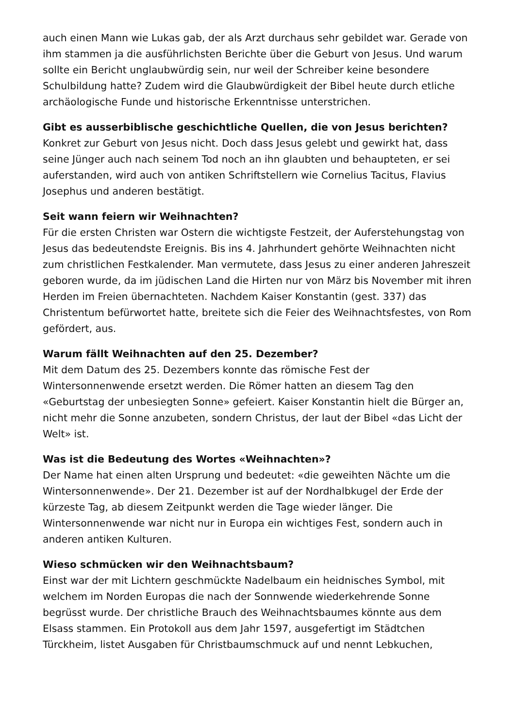auch einen Mann wie Lukas gab, der als Arzt durchaus sehr gebildet war. Gerade von ihm stammen ja die ausführlichsten Berichte über die Geburt von Jesus. Und warum sollte ein Bericht unglaubwürdig sein, nur weil der Schreiber keine besondere Schulbildung hatte? Zudem wird die Glaubwürdigkeit der Bibel heute durch etliche archäologische Funde und historische Erkenntnisse unterstrichen.
Gibt es ausserbiblische geschichtliche Quellen, die von Jesus berichten?
Konkret zur Geburt von Jesus nicht. Doch dass Jesus gelebt und gewirkt hat, dass seine Jünger auch nach seinem Tod noch an ihn glaubten und behaupteten, er sei auferstanden, wird auch von antiken Schriftstellern wie Cornelius Tacitus, Flavius Josephus und anderen bestätigt.
Seit wann feiern wir Weihnachten?
Für die ersten Christen war Ostern die wichtigste Festzeit, der Auferstehungstag von Jesus das bedeutendste Ereignis. Bis ins 4. Jahrhundert gehörte Weihnachten nicht zum christlichen Festkalender. Man vermutete, dass Jesus zu einer anderen Jahreszeit geboren wurde, da im jüdischen Land die Hirten nur von März bis November mit ihren Herden im Freien übernachteten. Nachdem Kaiser Konstantin (gest. 337) das Christentum befürwortet hatte, breitete sich die Feier des Weihnachtsfestes, von Rom gefördert, aus.
Warum fällt Weihnachten auf den 25. Dezember?
Mit dem Datum des 25. Dezembers konnte das römische Fest der Wintersonnenwende ersetzt werden. Die Römer hatten an diesem Tag den «Geburtstag der unbesiegten Sonne» gefeiert. Kaiser Konstantin hielt die Bürger an, nicht mehr die Sonne anzubeten, sondern Christus, der laut der Bibel «das Licht der Welt» ist.
Was ist die Bedeutung des Wortes «Weihnachten»?
Der Name hat einen alten Ursprung und bedeutet: «die geweihten Nächte um die Wintersonnenwende». Der 21. Dezember ist auf der Nordhalbkugel der Erde der kürzeste Tag, ab diesem Zeitpunkt werden die Tage wieder länger. Die Wintersonnenwende war nicht nur in Europa ein wichtiges Fest, sondern auch in anderen antiken Kulturen.
Wieso schmücken wir den Weihnachtsbaum?
Einst war der mit Lichtern geschmückte Nadelbaum ein heidnisches Symbol, mit welchem im Norden Europas die nach der Sonnwende wiederkehrende Sonne begrüsst wurde. Der christliche Brauch des Weihnachtsbaumes könnte aus dem Elsass stammen. Ein Protokoll aus dem Jahr 1597, ausgefertigt im Städtchen Türckheim, listet Ausgaben für Christbaumschmuck auf und nennt Lebkuchen,